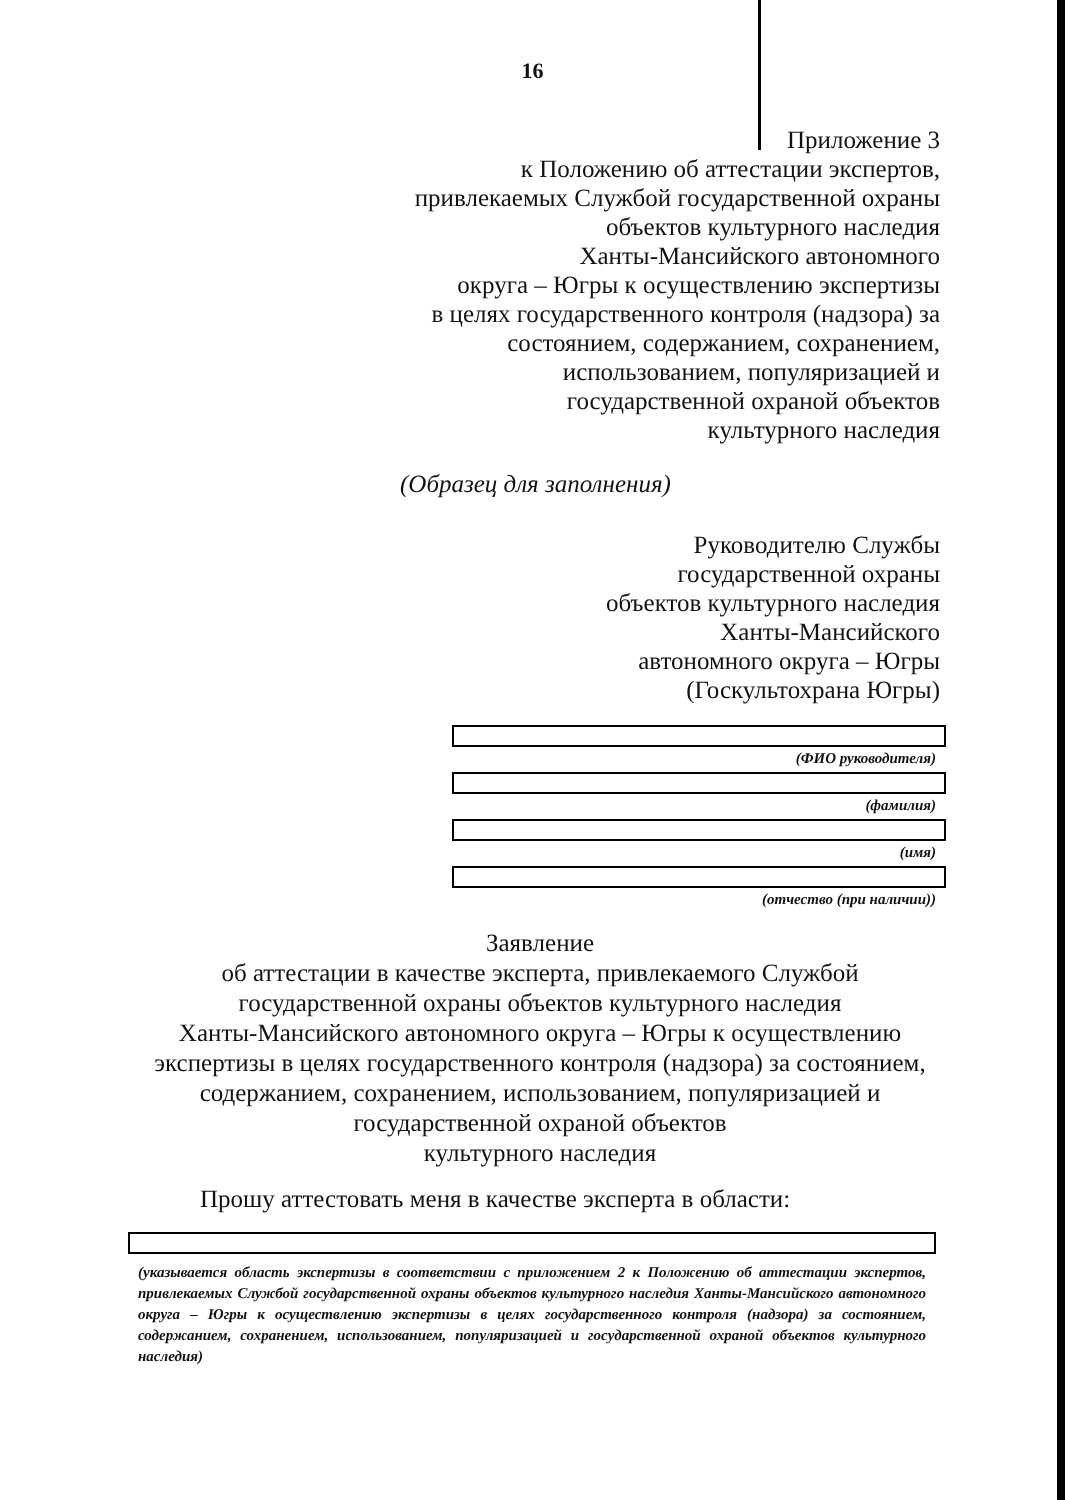16
Приложение 3
к Положению об аттестации экспертов,
привлекаемых Службой государственной охраны
объектов культурного наследия
Ханты-Мансийского автономного
округа – Югры к осуществлению экспертизы
в целях государственного контроля (надзора) за
состоянием, содержанием, сохранением,
использованием, популяризацией и
государственной охраной объектов
культурного наследия
(Образец для заполнения)
Руководителю Службы
государственной охраны
объектов культурного наследия
Ханты-Мансийского
автономного округа – Югры
(Госкультохрана Югры)
(ФИО руководителя)
(фамилия)
(имя)
(отчество (при наличии))
Заявление
об аттестации в качестве эксперта, привлекаемого Службой
государственной охраны объектов культурного наследия
Ханты-Мансийского автономного округа – Югры к осуществлению
экспертизы в целях государственного контроля (надзора) за состоянием,
содержанием, сохранением, использованием, популяризацией и
государственной охраной объектов
культурного наследия
Прошу аттестовать меня в качестве эксперта в области:
(указывается область экспертизы в соответствии с приложением 2 к Положению об аттестации экспертов, привлекаемых Службой государственной охраны объектов культурного наследия Ханты-Мансийского автономного округа – Югры к осуществлению экспертизы в целях государственного контроля (надзора) за состоянием, содержанием, сохранением, использованием, популяризацией и государственной охраной объектов культурного наследия)